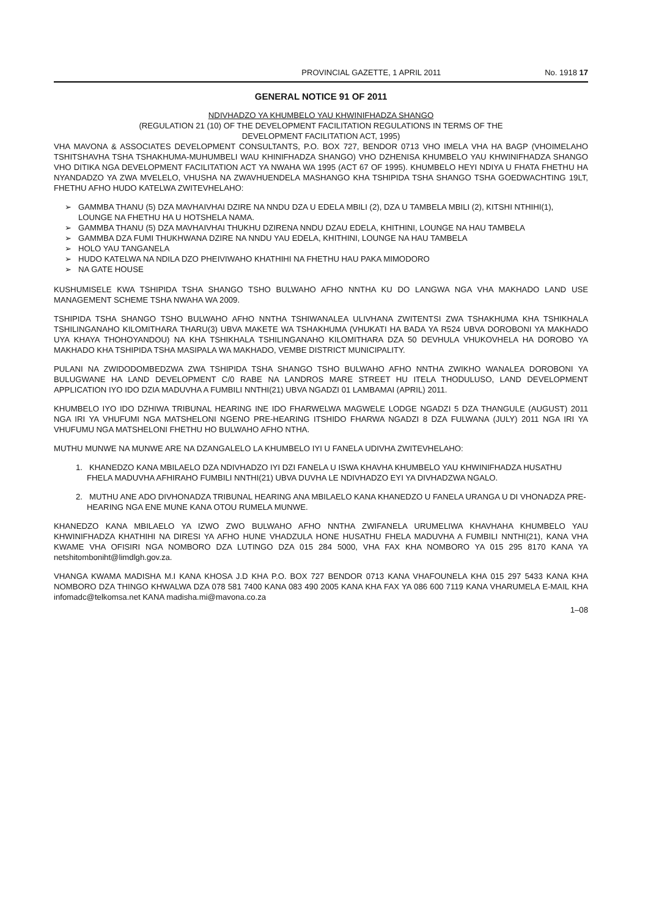PROVINCIAL GAZETTE, 1 APRIL 2011 No. 1918 17
GENERAL NOTICE 91 OF 2011
NDIVHADZO YA KHUMBELO YAU KHWINIFHADZA SHANGO
(REGULATION 21 (10) OF THE DEVELOPMENT FACILITATION REGULATIONS IN TERMS OF THE
DEVELOPMENT FACILITATION ACT, 1995)
VHA MAVONA & ASSOCIATES DEVELOPMENT CONSULTANTS, P.O. BOX 727, BENDOR 0713 VHO IMELA VHA HA BAGP (VHOIMELAHO TSHITSHAVHA TSHA TSHAKHUMA-MUHUMBELI WAU KHINIFHADZA SHANGO) VHO DZHENISA KHUMBELO YAU KHWINIFHADZA SHANGO VHO DITIKA NGA DEVELOPMENT FACILITATION ACT YA NWAHA WA 1995 (ACT 67 OF 1995). KHUMBELO HEYI NDIYA U FHATA FHETHU HA NYANDADZO YA ZWA MVELELO, VHUSHA NA ZWAVHUENDELA MASHANGO KHA TSHIPIDA TSHA SHANGO TSHA GOEDWACHTING 19LT, FHETHU AFHO HUDO KATELWA ZWITEVHELAHO:
➢ GAMMBA THANU (5) DZA MAVHAIVHAI DZIRE NA NNDU DZA U EDELA MBILI (2), DZA U TAMBELA MBILI (2), KITSHI NTHIHI(1), LOUNGE NA FHETHU HA U HOTSHELA NAMA.
➢ GAMMBA THANU (5) DZA MAVHAIVHAI THUKHU DZIRENA NNDU DZAU EDELA, KHITHINI, LOUNGE NA HAU TAMBELA
➢ GAMMBA DZA FUMI THUKHWANA DZIRE NA NNDU YAU EDELA, KHITHINI, LOUNGE NA HAU TAMBELA
➢ HOLO YAU TANGANELA
➢ HUDO KATELWA NA NDILA DZO PHEIVIWAHO KHATHIHI NA FHETHU HAU PAKA MIMODORO
➢ NA GATE HOUSE
KUSHUMISELE KWA TSHIPIDA TSHA SHANGO TSHO BULWAHO AFHO NNTHA KU DO LANGWA NGA VHA MAKHADO LAND USE MANAGEMENT SCHEME TSHA NWAHA WA 2009.
TSHIPIDA TSHA SHANGO TSHO BULWAHO AFHO NNTHA TSHIWANALEA ULIVHANA ZWITENTSI ZWA TSHAKHUMA KHA TSHIKHALA TSHILINGANAHO KILOMITHARA THARU(3) UBVA MAKETE WA TSHAKHUMA (VHUKATI HA BADA YA R524 UBVA DOROBONI YA MAKHADO UYA KHAYA THOHOYANDOU) NA KHA TSHIKHALA TSHILINGANAHO KILOMITHARA DZA 50 DEVHULA VHUKOVHELA HA DOROBO YA MAKHADO KHA TSHIPIDA TSHA MASIPALA WA MAKHADO, VEMBE DISTRICT MUNICIPALITY.
PULANI NA ZWIDODOMBEDZWA ZWA TSHIPIDA TSHA SHANGO TSHO BULWAHO AFHO NNTHA ZWIKHO WANALEA DOROBONI YA BULUGWANE HA LAND DEVELOPMENT C/0 RABE NA LANDROS MARE STREET HU ITELA THODULUSO, LAND DEVELOPMENT APPLICATION IYO IDO DZIA MADUVHA A FUMBILI NNTHI(21) UBVA NGADZI 01 LAMBAMAI (APRIL) 2011.
KHUMBELO IYO IDO DZHIWA TRIBUNAL HEARING INE IDO FHARWELWA MAGWELE LODGE NGADZI 5 DZA THANGULE (AUGUST) 2011 NGA IRI YA VHUFUMI NGA MATSHELONI NGENO PRE-HEARING ITSHIDO FHARWA NGADZI 8 DZA FULWANA (JULY) 2011 NGA IRI YA VHUFUMU NGA MATSHELONI FHETHU HO BULWAHO AFHO NTHA.
MUTHU MUNWE NA MUNWE ARE NA DZANGALELO LA KHUMBELO IYI U FANELA UDIVHA ZWITEVHELAHO:
1. KHANEDZO KANA MBILAELO DZA NDIVHADZO IYI DZI FANELA U ISWA KHAVHA KHUMBELO YAU KHWINIFHADZA HUSATHU FHELA MADUVHA AFHIRAHO FUMBILI NNTHI(21) UBVA DUVHA LE NDIVHADZO EYI YA DIVHADZWA NGALO.
2. MUTHU ANE ADO DIVHONADZA TRIBUNAL HEARING ANA MBILAELO KANA KHANEDZO U FANELA URANGA U DI VHONADZA PRE-HEARING NGA ENE MUNE KANA OTOU RUMELA MUNWE.
KHANEDZO KANA MBILAELO YA IZWO ZWO BULWAHO AFHO NNTHA ZWIFANELA URUMELIWA KHAVHAHA KHUMBELO YAU KHWINIFHADZA KHATHIHI NA DIRESI YA AFHO HUNE VHADZULA HONE HUSATHU FHELA MADUVHA A FUMBILI NNTHI(21), KANA VHA KWAME VHA OFISIRI NGA NOMBORO DZA LUTINGO DZA 015 284 5000, VHA FAX KHA NOMBORO YA 015 295 8170 KANA YA netshitomboniht@limdlgh.gov.za.
VHANGA KWAMA MADISHA M.I KANA KHOSA J.D KHA P.O. BOX 727 BENDOR 0713 KANA VHAFOUNELA KHA 015 297 5433 KANA KHA NOMBORO DZA THINGO KHWALWA DZA 078 581 7400 KANA 083 490 2005 KANA KHA FAX YA 086 600 7119 KANA VHARUMELA E-MAIL KHA infomadc@telkomsa.net KANA madisha.mi@mavona.co.za
1–08